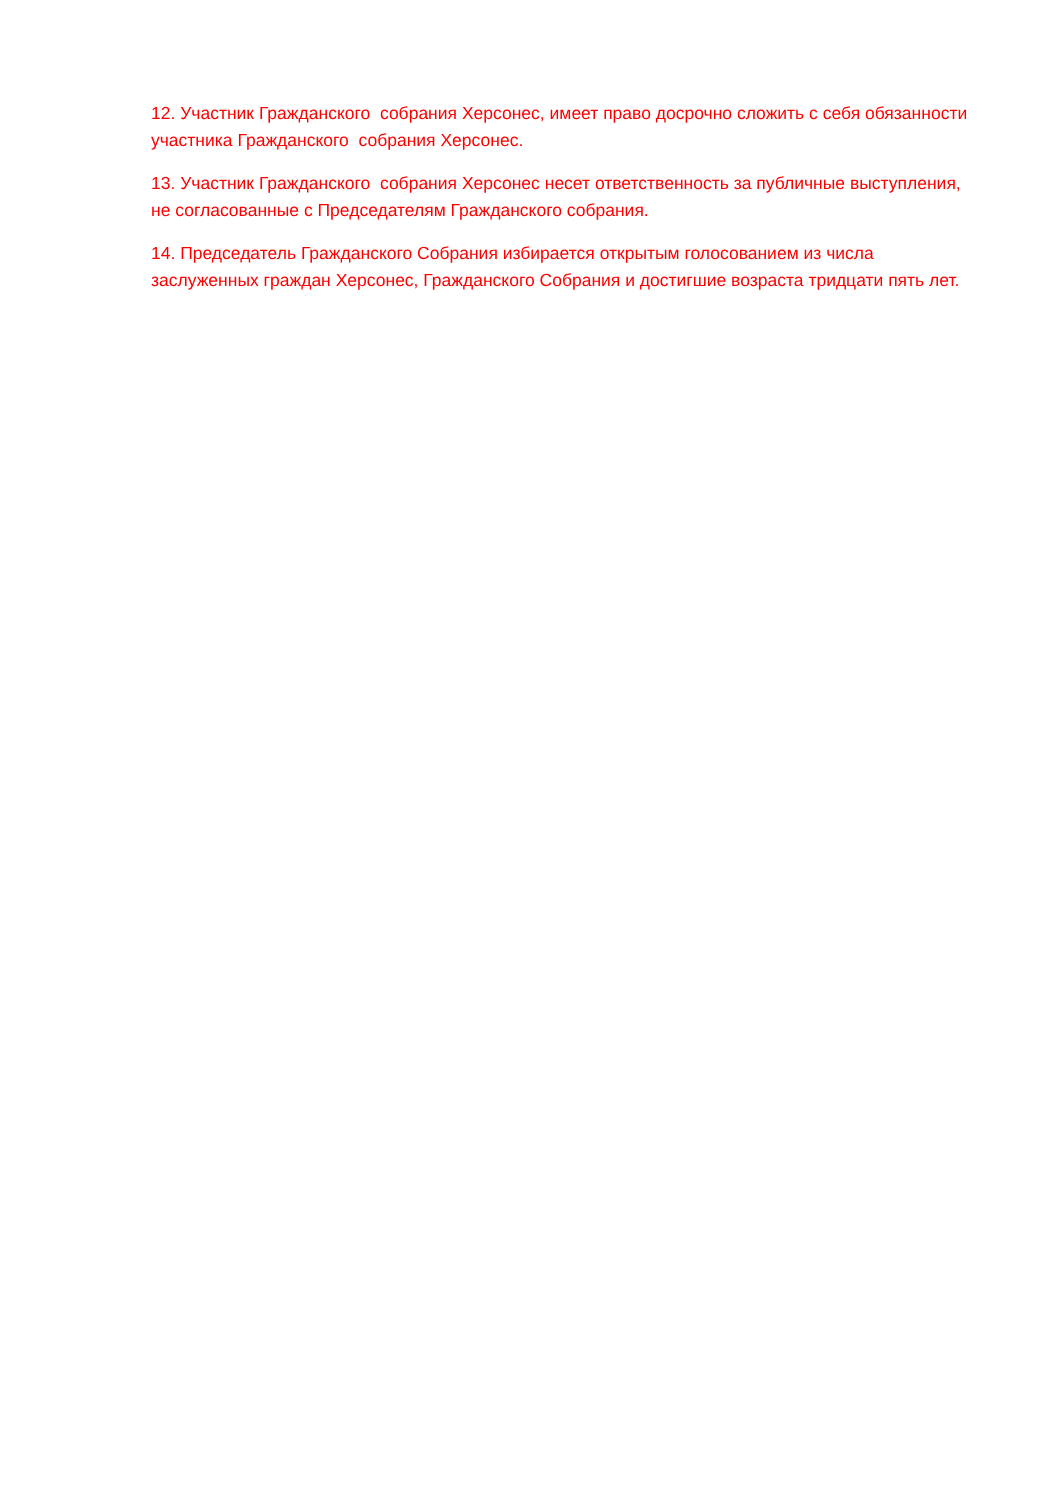12. Участник Гражданского собрания Херсонес, имеет право досрочно сложить с себя обязанности участника Гражданского собрания Херсонес.
13. Участник Гражданского собрания Херсонес несет ответственность за публичные выступления, не согласованные с Председателям Гражданского собрания.
14. Председатель Гражданского Собрания избирается открытым голосованием из числа заслуженных граждан Херсонес, Гражданского Собрания и достигшие возраста тридцати пять лет.